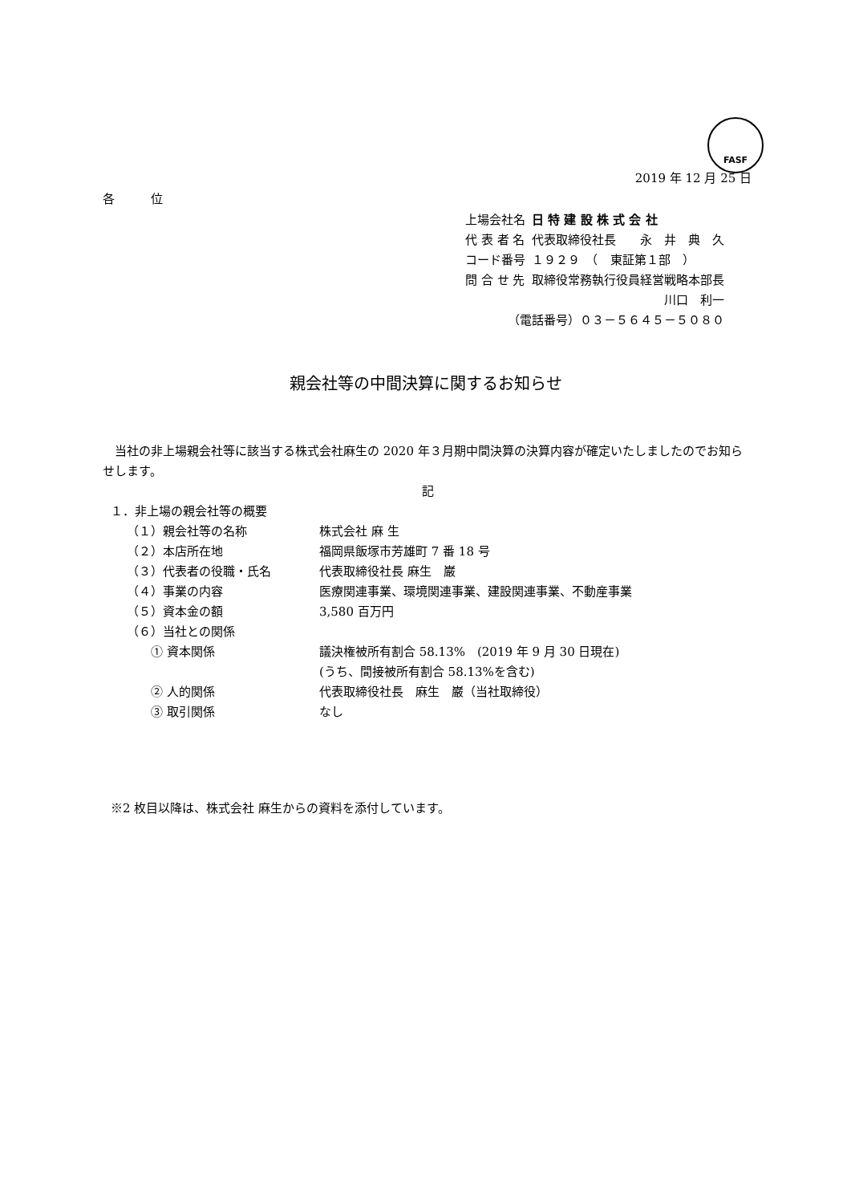FASF
2019 年 12 月 25 日
各　　　位
| 上場会社名 | 日 特 建 設 株 式 会 社 |
| 代 表 者 名 | 代表取締役社長 永 井 典 久 |
| コード番号 | １９２９ （ 東証第１部 ） |
| 問 合 せ 先 | 取締役常務執行役員経営戦略本部長 |
| | 川口 利一 |
| （電話番号）０３－５６４５－５０８０ | |
親会社等の中間決算に関するお知らせ
　当社の非上場親会社等に該当する株式会社麻生の 2020 年３月期中間決算の決算内容が確定いたしましたのでお知らせします。
記
１．非上場の親会社等の概要
| （１）親会社等の名称 | 株式会社 麻 生 |
| （２）本店所在地 | 福岡県飯塚市芳雄町 7 番 18 号 |
| （３）代表者の役職・氏名 | 代表取締役社長 麻生 巌 |
| （４）事業の内容 | 医療関連事業、環境関連事業、建設関連事業、不動産事業 |
| （５）資本金の額 | 3,580 百万円 |
| （６）当社との関係 | |
| ① 資本関係 | 議決権被所有割合 58.13% (2019 年 9 月 30 日現在) (うち、間接被所有割合 58.13%を含む) |
| ② 人的関係 | 代表取締役社長 麻生 巌（当社取締役） |
| ③ 取引関係 | なし |
※2 枚目以降は、株式会社 麻生からの資料を添付しています。